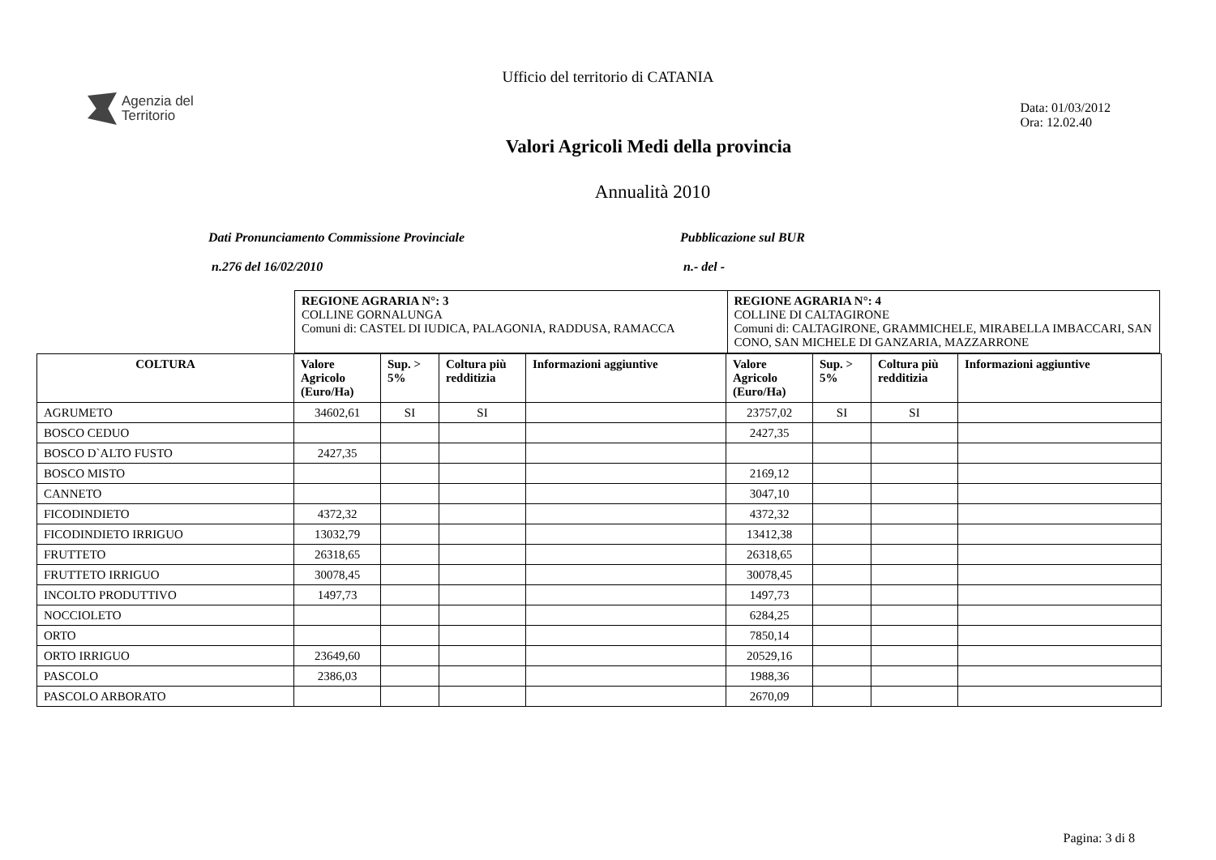Ufficio del territorio di CATANIA
Agenzia del
Territorio
Data: 01/03/2012
Ora: 12.02.40
Valori Agricoli Medi della provincia
Annualità 2010
Dati Pronunciamento Commissione Provinciale
n.276 del 16/02/2010
Pubblicazione sul BUR
n.- del -
| REGIONE AGRARIA N°: 3 COLLINE GORNALUNGA Comuni di: CASTEL DI IUDICA, PALAGONIA, RADDUSA, RAMACCA | REGIONE AGRARIA N°: 4 COLLINE DI CALTAGIRONE Comuni di: CALTAGIRONE, GRAMMICHELE, MIRABELLA IMBACCARI, SAN CONO, SAN MICHELE DI GANZARIA, MAZZARRONE |
| COLTURA | Valore Agricolo (Euro/Ha) | Sup. > 5% | Coltura più redditizia | Informazioni aggiuntive | Valore Agricolo (Euro/Ha) | Sup. > 5% | Coltura più redditizia | Informazioni aggiuntive |
| --- | --- | --- | --- | --- | --- | --- | --- | --- |
| AGRUMETO | 34602,61 | SI | SI | | 23757,02 | SI | SI | |
| BOSCO CEDUO | | | | | 2427,35 | | | |
| BOSCO D`ALTO FUSTO | 2427,35 | | | | | | | |
| BOSCO MISTO | | | | | 2169,12 | | | |
| CANNETO | | | | | 3047,10 | | | |
| FICODINDIETO | 4372,32 | | | | 4372,32 | | | |
| FICODINDIETO IRRIGUO | 13032,79 | | | | 13412,38 | | | |
| FRUTTETO | 26318,65 | | | | 26318,65 | | | |
| FRUTTETO IRRIGUO | 30078,45 | | | | 30078,45 | | | |
| INCOLTO PRODUTTIVO | 1497,73 | | | | 1497,73 | | | |
| NOCCIOLETO | | | | | 6284,25 | | | |
| ORTO | | | | | 7850,14 | | | |
| ORTO IRRIGUO | 23649,60 | | | | 20529,16 | | | |
| PASCOLO | 2386,03 | | | | 1988,36 | | | |
| PASCOLO ARBORATO | | | | | 2670,09 | | | |
Pagina: 3 di 8